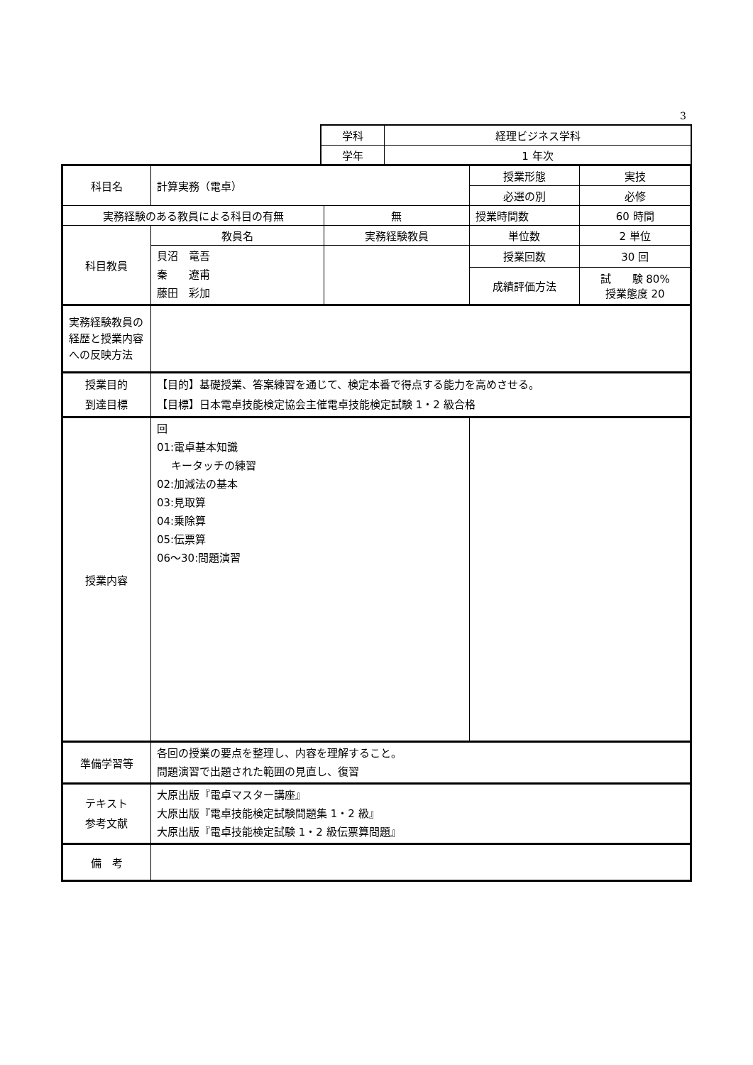3
| 学科 | 経理ビジネス学科 |
| 学年 | 1 年次 |
| 科目名 | 計算実務（電卓） | | 授業形態 | 実技 |
| | | | 必選の別 | 必修 |
| 実務経験のある教員による科目の有無 | | 無 | 授業時間数 | 60 時間 |
| 科目教員 | 教員名 | 実務経験教員 | 単位数 | 2 単位 |
| | 貝沼 竜吾 秦 遼甫 藤田 彩加 | | 授業回数 | 30 回 |
| | | | 成績評価方法 | 試 験 80% 授業態度 20 |
| 実務経験教員の経歴と授業内容への反映方法 | | | | |
| 授業目的 到達目標 | 【目的】基礎授業、答案練習を通じて、検定本番で得点する能力を高めさせる。 【目標】日本電卓技能検定協会主催電卓技能検定試験 1・2 級合格 | | | |
| 授業内容 | 回 01:電卓基本知識 キータッチの練習 02:加減法の基本 03:見取算 04:乗除算 05:伝票算 06～30:問題演習 | | | |
| 準備学習等 | 各回の授業の要点を整理し、内容を理解すること。 問題演習で出題された範囲の見直し、復習 | | | |
| テキスト 参考文献 | 大原出版『電卓マスター講座』 大原出版『電卓技能検定試験問題集 1・2 級』 大原出版『電卓技能検定試験 1・2 級伝票算問題』 | | | |
| 備 考 | | | | |